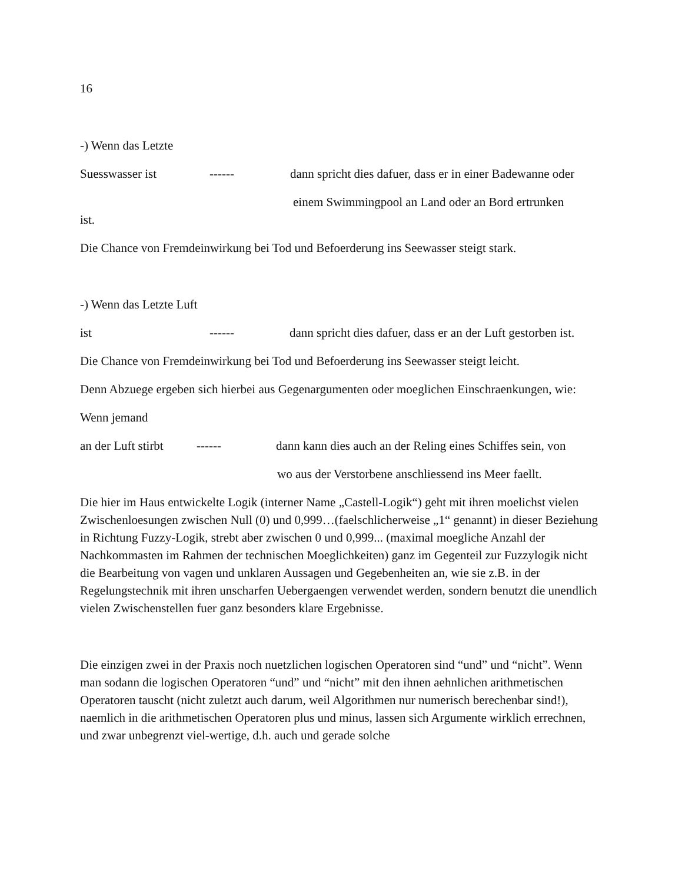16
-) Wenn das Letzte
Suesswasser ist ------ dann spricht dies dafuer, dass er in einer Badewanne oder
einem Swimmingpool an Land oder an Bord ertrunken
ist.
Die Chance von Fremdeinwirkung bei Tod und Befoerderung ins Seewasser steigt stark.
-) Wenn das Letzte Luft
ist ------ dann spricht dies dafuer, dass er an der Luft gestorben ist.
Die Chance von Fremdeinwirkung bei Tod und Befoerderung ins Seewasser steigt leicht.
Denn Abzuege ergeben sich hierbei aus Gegenargumenten oder moeglichen Einschraenkungen, wie:
Wenn jemand
an der Luft stirbt ------ dann kann dies auch an der Reling eines Schiffes sein, von
wo aus der Verstorbene anschliessend ins Meer faellt.
Die hier im Haus entwickelte Logik (interner Name „Castell-Logik“) geht mit ihren moelichst vielen Zwischenloesungen zwischen Null (0) und 0,999…(faelschlicherweise „1“ genannt) in dieser Beziehung in Richtung Fuzzy-Logik, strebt aber zwischen 0 und 0,999... (maximal moegliche Anzahl der Nachkommasten im Rahmen der technischen Moeglichkeiten) ganz im Gegenteil zur Fuzzylogik nicht die Bearbeitung von vagen und unklaren Aussagen und Gegebenheiten an, wie sie z.B. in der Regelungstechnik mit ihren unscharfen Uebergaengen verwendet werden, sondern benutzt die unendlich vielen Zwischenstellen fuer ganz besonders klare Ergebnisse.
Die einzigen zwei in der Praxis noch nuetzlichen logischen Operatoren sind “und” und “nicht”. Wenn man sodann die logischen Operatoren “und” und “nicht” mit den ihnen aehnlichen arithmetischen Operatoren tauscht (nicht zuletzt auch darum, weil Algorithmen nur numerisch berechenbar sind!), naemlich in die arithmetischen Operatoren plus und minus, lassen sich Argumente wirklich errechnen, und zwar unbegrenzt viel-wertige, d.h. auch und gerade solche